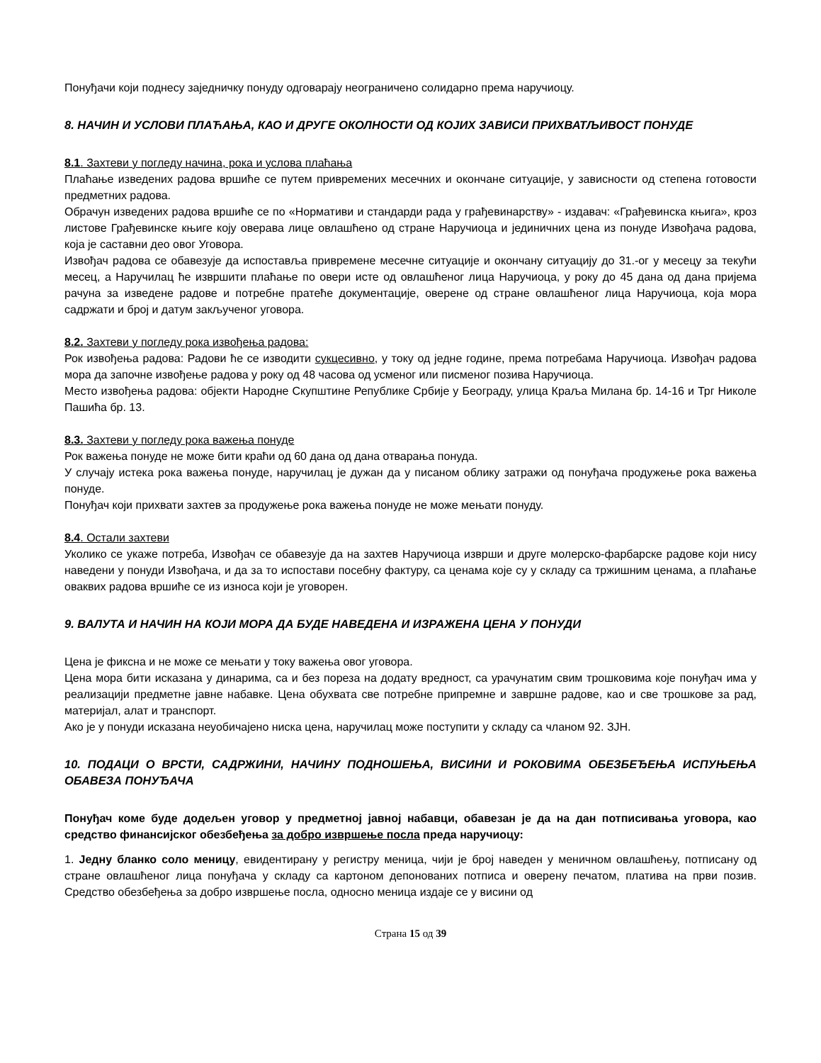Понуђачи који поднесу заједничку понуду одговарају неограничено солидарно према наручиоцу.
8. НАЧИН И УСЛОВИ ПЛАЋАЊА, КАО И ДРУГЕ ОКОЛНОСТИ ОД КОЈИХ ЗАВИСИ ПРИХВАТЉИВОСТ ПОНУДЕ
8.1. Захтеви у погледу начина, рока и услова плаћања
Плаћање изведених радова вршиће се путем привремених месечних и окончане ситуације, у зависности од степена готовости предметних радова.
Обрачун изведених радова вршиће се по «Нормативи и стандарди рада у грађевинарству» - издавач: «Грађевинска књига», кроз листове Грађевинске књиге коју оверава лице овлашћено од стране Наручиоца и јединичних цена из понуде Извођача радова, која је саставни део овог Уговора.
Извођач радова се обавезује да испоставља привремене месечне ситуације и окончану ситуацију до 31.-ог у месецу за текући месец, а Наручилац ће извршити плаћање по овери исте од овлашћеног лица Наручиоца, у року до 45 дана од дана пријема рачуна за изведене радове и потребне пратеће документације, оверене од стране овлашћеног лица Наручиоца, која мора садржати и број и датум закљученог уговора.
8.2. Захтеви у погледу рока извођења радова:
Рок извођења радова: Радови ће се изводити сукцесивно, у току од једне године, према потребама Наручиоца. Извођач радова мора да започне извођење радова у року од 48 часова од усменог или писменог позива Наручиоца.
Место извођења радова: објекти Народне Скупштине Републике Србије у Београду, улица Краља Милана бр. 14-16 и Трг Николе Пашића бр. 13.
8.3. Захтеви у погледу рока важења понуде
Рок важења понуде не може бити краћи од 60 дана од дана отварања понуда.
У случају истека рока важења понуде, наручилац је дужан да у писаном облику затражи од понуђача продужење рока важења понуде.
Понуђач који прихвати захтев за продужење рока важења понуде не може мењати понуду.
8.4. Остали захтеви
Уколико се укаже потреба, Извођач се обавезује да на захтев Наручиоца изврши и друге молерско-фарбарске радове који нису наведени у понуди Извођача, и да за то испостави посебну фактуру, са ценама које су у складу са тржишним ценама, а плаћање оваквих радова вршиће се из износа који је уговорен.
9. ВАЛУТА И НАЧИН НА КОЈИ МОРА ДА БУДЕ НАВЕДЕНА И ИЗРАЖЕНА ЦЕНА У ПОНУДИ
Цена је фиксна и не може се мењати у току важења овог уговора.
Цена мора бити исказана у динарима, са и без пореза на додату вредност, са урачунатим свим трошковима које понуђач има у реализацији предметне јавне набавке. Цена обухвата све потребне припремне и завршне радове, као и све трошкове за рад, материјал, алат и транспорт.
Ако је у понуди исказана неуобичајено ниска цена, наручилац може поступити у складу са чланом 92. ЗЈН.
10. ПОДАЦИ О ВРСТИ, САДРЖИНИ, НАЧИНУ ПОДНОШЕЊА, ВИСИНИ И РОКОВИМА ОБЕЗБЕЂЕЊА ИСПУЊЕЊА ОБАВЕЗА ПОНУЂАЧА
Понуђач коме буде додељен уговор у предметној јавној набавци, обавезан је да на дан потписивања уговора, као средство финансијског обезбеђења за добро извршење посла преда наручиоцу:
1. Једну бланко соло меницу, евидентирану у регистру меница, чији је број наведен у меничном овлашћењу, потписану од стране овлашћеног лица понуђача у складу са картоном депонованих потписа и оверену печатом, платива на први позив. Средство обезбеђења за добро извршење посла, односно меница издаје се у висини од
Страна 15 од 39